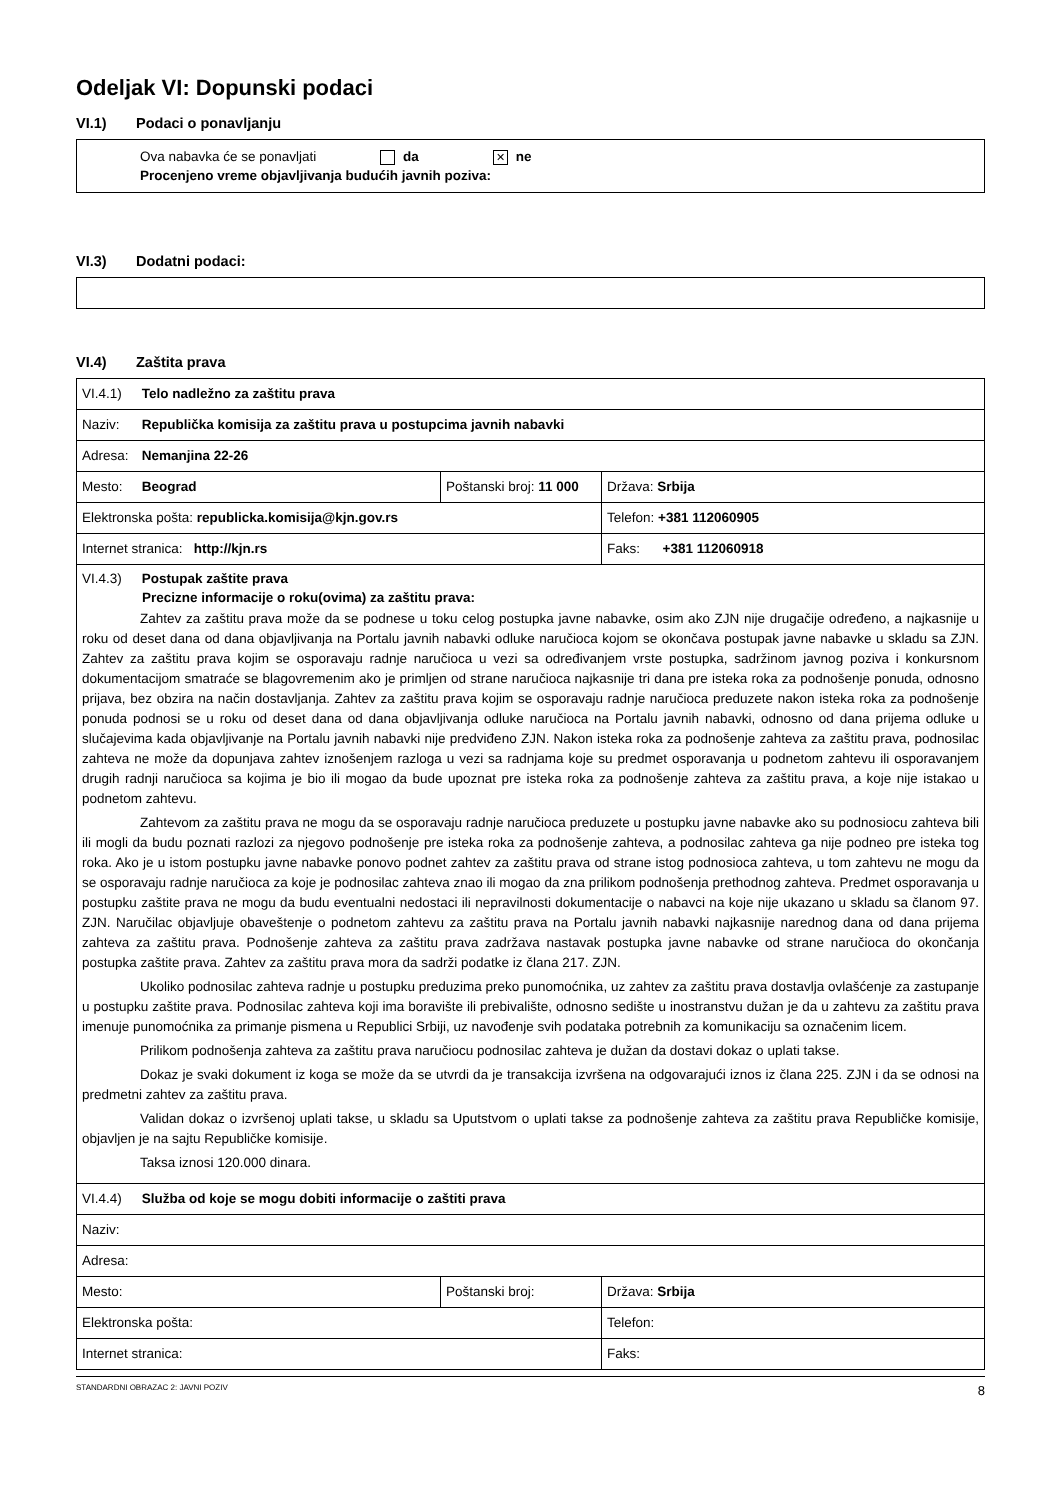Odeljak VI: Dopunski podaci
VI.1) Podaci o ponavljanju
Ova nabavka će se ponavljati da ✕ ne
Procenjeno vreme objavljivanja budućih javnih poziva:
VI.3) Dodatni podaci:
VI.4) Zaštita prava
| VI.4.1) Telo nadležno za zaštitu prava | | |
| Naziv: Republička komisija za zaštitu prava u postupcima javnih nabavki | | |
| Adresa: Nemanjina 22-26 | | |
| Mesto: Beograd | Poštanski broj: 11 000 | Država: Srbija |
| Elektronska pošta: republicka.komisija@kjn.gov.rs | | Telefon: +381 112060905 |
| Internet stranica: http://kjn.rs | | Faks: +381 112060918 |
| VI.4.3) Postupak zaštite prava Precizne informacije o roku(ovima) za zaštitu prava: Zahtev za zaštitu prava može da se podnese u toku celog postupka javne nabavke, osim ako ZJN nije drugačije određeno, a najkasnije u roku od deset dana od dana objavljivanja na Portalu javnih nabavki odluke naručioca kojom se okončava postupak javne nabavke u skladu sa ZJN. Zahtev za zaštitu prava kojim se osporavaju radnje naručioca u vezi sa određivanjem vrste postupka, sadržinom javnog poziva i konkursnom dokumentacijom smatraće se blagovremenim ako je primljen od strane naručioca najkasnije tri dana pre isteka roka za podnošenje ponuda, odnosno prijava, bez obzira na način dostavljanja. Zahtev za zaštitu prava kojim se osporavaju radnje naručioca preduzete nakon isteka roka za podnošenje ponuda podnosi se u roku od deset dana od dana objavljivanja odluke naručioca na Portalu javnih nabavki, odnosno od dana prijema odluke u slučajevima kada objavljivanje na Portalu javnih nabavki nije predviđeno ZJN. Nakon isteka roka za podnošenje zahteva za zaštitu prava, podnosilac zahteva ne može da dopunjava zahtev iznošenjem razloga u vezi sa radnjama koje su predmet osporavanja u podnetom zahtevu ili osporavanjem drugih radnji naručioca sa kojima je bio ili mogao da bude upoznat pre isteka roka za podnošenje zahteva za zaštitu prava, a koje nije istakao u podnetom zahtevu. Zahtevom za zaštitu prava ne mogu da se osporavaju radnje naručioca preduzete u postupku javne nabavke ako su podnosiocu zahteva bili ili mogli da budu poznati razlozi za njegovo podnošenje pre isteka roka za podnošenje zahteva, a podnosilac zahteva ga nije podneo pre isteka tog roka. Ako je u istom postupku javne nabavke ponovo podnet zahtev za zaštitu prava od strane istog podnosioca zahteva, u tom zahtevu ne mogu da se osporavaju radnje naručioca za koje je podnosilac zahteva znao ili mogao da zna prilikom podnošenja prethodnog zahteva. Predmet osporavanja u postupku zaštite prava ne mogu da budu eventualni nedostaci ili nepravilnosti dokumentacije o nabavci na koje nije ukazano u skladu sa članom 97. ZJN. Naručilac objavljuje obaveštenje o podnetom zahtevu za zaštitu prava na Portalu javnih nabavki najkasnije narednog dana od dana prijema zahteva za zaštitu prava. Podnošenje zahteva za zaštitu prava zadržava nastavak postupka javne nabavke od strane naručioca do okončanja postupka zaštite prava. Zahtev za zaštitu prava mora da sadrži podatke iz člana 217. ZJN. Ukoliko podnosilac zahteva radnje u postupku preduzima preko punomoćnika, uz zahtev za zaštitu prava dostavlja ovlašćenje za zastupanje u postupku zaštite prava. Podnosilac zahteva koji ima boravište ili prebivalište, odnosno sedište u inostranstvu dužan je da u zahtevu za zaštitu prava imenuje punomoćnika za primanje pismena u Republici Srbiji, uz navođenje svih podataka potrebnih za komunikaciju sa označenim licem. Prilikom podnošenja zahteva za zaštitu prava naručiocu podnosilac zahteva je dužan da dostavi dokaz o uplati takse. Dokaz je svaki dokument iz koga se može da se utvrdi da je transakcija izvršena na odgovarajući iznos iz člana 225. ZJN i da se odnosi na predmetni zahtev za zaštitu prava. Validan dokaz o izvršenoj uplati takse, u skladu sa Uputstvom o uplati takse za podnošenje zahteva za zaštitu prava Republičke komisije, objavljen je na sajtu Republičke komisije. Taksa iznosi 120.000 dinara. | | |
| VI.4.4) Služba od koje se mogu dobiti informacije o zaštiti prava | | |
| Naziv: | | |
| Adresa: | | |
| Mesto: | Poštanski broj: | Država: Srbija |
| Elektronska pošta: | | Telefon: |
| Internet stranica: | | Faks: |
STANDARDNI OBRAZAC 2: JAVNI POZIV 8